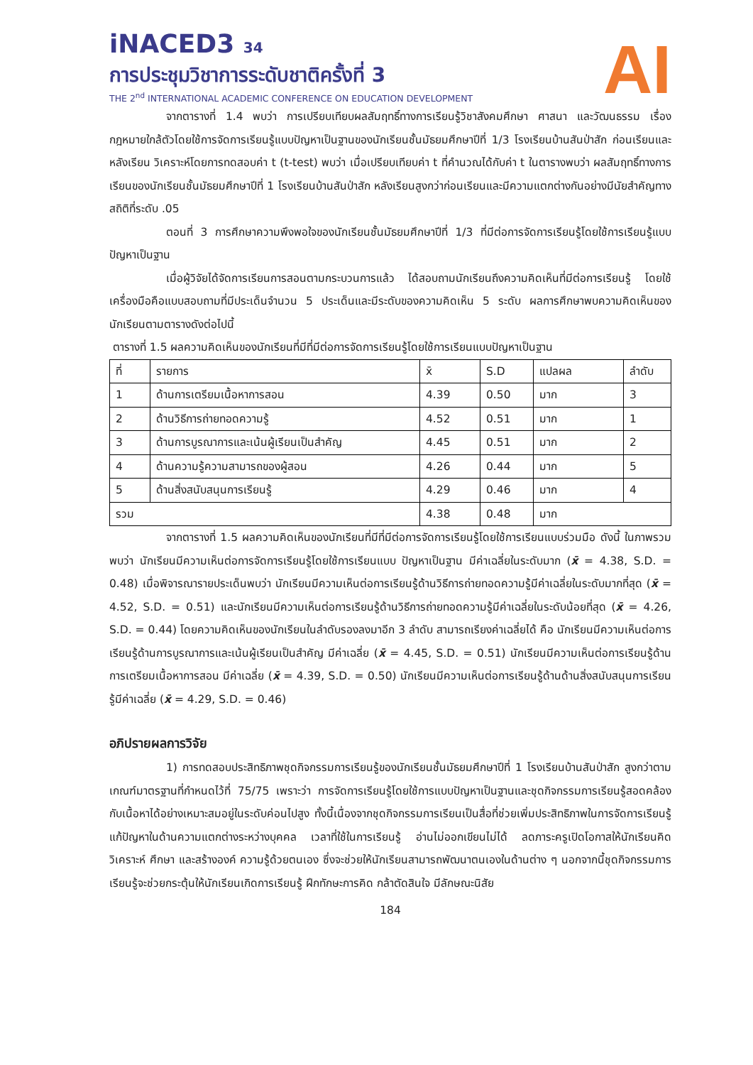iNACED3 34
การประชุมวิชาการระดับชาติครั้งที่ 3
THE 2<sup>nd</sup> INTERNATIONAL ACADEMIC CONFERENCE ON EDUCATION DEVELOPMENT
AI
จากตารางที่ 1.4 พบว่า การเปรียบเทียบผลสัมฤทธิ์ทางการเรียนรู้วิชาสังคมศึกษา ศาสนา และวัฒนธรรม เรื่อง กฎหมายใกล้ตัวโดยใช้การจัดการเรียนรู้แบบปัญหาเป็นฐานของนักเรียนชั้นมัธยมศึกษาปีที่ 1/3 โรงเรียนบ้านสันป่าสัก ก่อนเรียนและหลังเรียน วิเคราะห์โดยการทดสอบค่า t (t-test) พบว่า เมื่อเปรียบเทียบค่า t ที่คำนวณได้กับค่า t ในตารางพบว่า ผลสัมฤทธิ์ทางการเรียนของนักเรียนชั้นมัธยมศึกษาปีที่ 1 โรงเรียนบ้านสันป่าสัก หลังเรียนสูงกว่าก่อนเรียนและมีความแตกต่างกันอย่างมีนัยสำคัญทางสถิติที่ระดับ .05
ตอนที่ 3 การศึกษาความพึงพอใจของนักเรียนชั้นมัธยมศึกษาปีที่ 1/3 ที่มีต่อการจัดการเรียนรู้โดยใช้การเรียนรู้แบบปัญหาเป็นฐาน
เมื่อผู้วิจัยได้จัดการเรียนการสอนตามกระบวนการแล้ว ได้สอบถามนักเรียนถึงความคิดเห็นที่มีต่อการเรียนรู้ โดยใช้เครื่องมือคือแบบสอบถามที่มีประเด็นจำนวน 5 ประเด็นและมีระดับของความคิดเห็น 5 ระดับ ผลการศึกษาพบความคิดเห็นของนักเรียนตามตารางดังต่อไปนี้
ตารางที่ 1.5 ผลความคิดเห็นของนักเรียนที่มีที่มีต่อการจัดการเรียนรู้โดยใช้การเรียนแบบปัญหาเป็นฐาน
| ที่ | รายการ | x̄ | S.D | แปลผล | ลำดับ |
| --- | --- | --- | --- | --- | --- |
| 1 | ด้านการเตรียมเนื้อหาการสอน | 4.39 | 0.50 | มาก | 3 |
| 2 | ด้านวิธีการถ่ายทอดความรู้ | 4.52 | 0.51 | มาก | 1 |
| 3 | ด้านการบูรณาการและเน้นผู้เรียนเป็นสำคัญ | 4.45 | 0.51 | มาก | 2 |
| 4 | ด้านความรู้ความสามารถของผู้สอน | 4.26 | 0.44 | มาก | 5 |
| 5 | ด้านสิ่งสนับสนุนการเรียนรู้ | 4.29 | 0.46 | มาก | 4 |
| รวม | | 4.38 | 0.48 | มาก | |
จากตารางที่ 1.5 ผลความคิดเห็นของนักเรียนที่มีที่มีต่อการจัดการเรียนรู้โดยใช้การเรียนแบบร่วมมือ ดังนี้ ในภาพรวมพบว่า นักเรียนมีความเห็นต่อการจัดการเรียนรู้โดยใช้การเรียนแบบ ปัญหาเป็นฐาน มีค่าเฉลี่ยในระดับมาก (x̄ = 4.38, S.D. = 0.48) เมื่อพิจารณารายประเด็นพบว่า นักเรียนมีความเห็นต่อการเรียนรู้ด้านวิธีการถ่ายทอดความรู้มีค่าเฉลี่ยในระดับมากที่สุด (x̄ = 4.52, S.D. = 0.51) และนักเรียนมีความเห็นต่อการเรียนรู้ด้านวิธีการถ่ายทอดความรู้มีค่าเฉลี่ยในระดับน้อยที่สุด (x̄ = 4.26, S.D. = 0.44) โดยความคิดเห็นของนักเรียนในลำดับรองลงมาอีก 3 ลำดับ สามารถเรียงค่าเฉลี่ยได้ คือ นักเรียนมีความเห็นต่อการเรียนรู้ด้านการบูรณาการและเน้นผู้เรียนเป็นสำคัญ มีค่าเฉลี่ย (x̄ = 4.45, S.D. = 0.51) นักเรียนมีความเห็นต่อการเรียนรู้ด้านการเตรียมเนื้อหาการสอน มีค่าเฉลี่ย (x̄ = 4.39, S.D. = 0.50) นักเรียนมีความเห็นต่อการเรียนรู้ด้านด้านสิ่งสนับสนุนการเรียนรู้มีค่าเฉลี่ย (x̄ = 4.29, S.D. = 0.46)
อภิปรายผลการวิจัย
1) การทดสอบประสิทธิภาพชุดกิจกรรมการเรียนรู้ของนักเรียนชั้นมัธยมศึกษาปีที่ 1 โรงเรียนบ้านสันป่าสัก สูงกว่าตามเกณฑ์มาตรฐานที่กำหนดไว้ที่ 75/75 เพราะว่า การจัดการเรียนรู้โดยใช้การแบบปัญหาเป็นฐานและชุดกิจกรรมการเรียนรู้สอดคล้องกับเนื้อหาได้อย่างเหมาะสมอยู่ในระดับค่อนไปสูง ทั้งนี้เนื่องจากชุดกิจกรรมการเรียนเป็นสื่อที่ช่วยเพิ่มประสิทธิภาพในการจัดการเรียนรู้ แก้ปัญหาในด้านความแตกต่างระหว่างบุคคล เวลาที่ใช้ในการเรียนรู้ อ่านไม่ออกเขียนไม่ได้ ลดภาระครูเปิดโอกาสให้นักเรียนคิด วิเคราะห์ ศึกษา และสร้างองค์ ความรู้ด้วยตนเอง ซึ่งจะช่วยให้นักเรียนสามารถพัฒนาตนเองในด้านต่าง ๆ นอกจากนี้ชุดกิจกรรมการเรียนรู้จะช่วยกระตุ้นให้นักเรียนเกิดการเรียนรู้ ฝึกทักษะการคิด กล้าตัดสินใจ มีลักษณะนิสัย
184